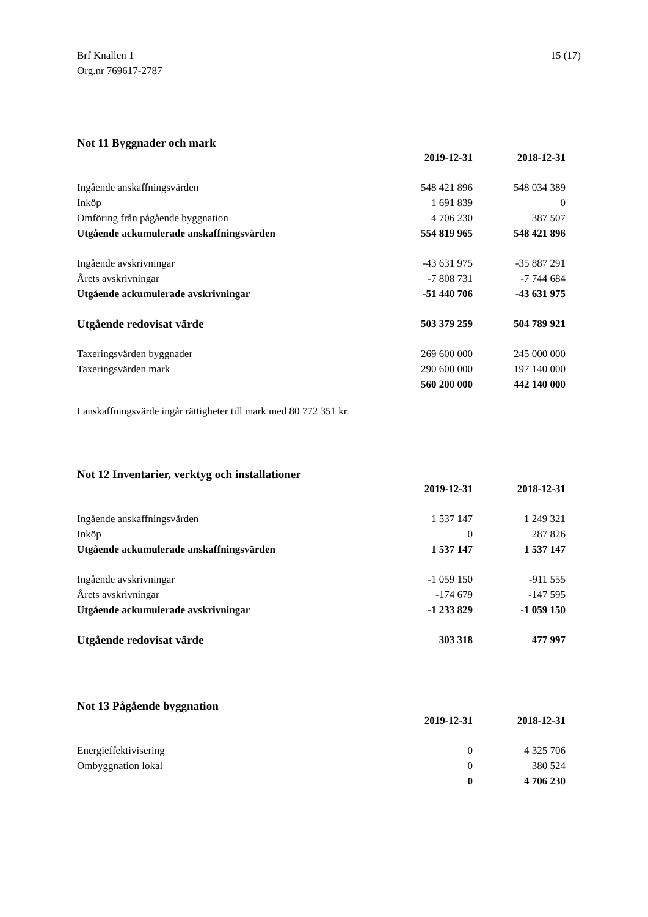Brf Knallen 1
Org.nr 769617-2787
15 (17)
Not 11 Byggnader och mark
| | 2019-12-31 | 2018-12-31 |
| Ingående anskaffningsvärden | 548 421 896 | 548 034 389 |
| Inköp | 1 691 839 | 0 |
| Omföring från pågående byggnation | 4 706 230 | 387 507 |
| Utgående ackumulerade anskaffningsvärden | 554 819 965 | 548 421 896 |
| Ingående avskrivningar | -43 631 975 | -35 887 291 |
| Årets avskrivningar | -7 808 731 | -7 744 684 |
| Utgående ackumulerade avskrivningar | -51 440 706 | -43 631 975 |
| Utgående redovisat värde | 503 379 259 | 504 789 921 |
| Taxeringsvärden byggnader | 269 600 000 | 245 000 000 |
| Taxeringsvärden mark | 290 600 000 | 197 140 000 |
| | 560 200 000 | 442 140 000 |
I anskaffningsvärde ingår rättigheter till mark med 80 772 351 kr.
Not 12 Inventarier, verktyg och installationer
| | 2019-12-31 | 2018-12-31 |
| Ingående anskaffningsvärden | 1 537 147 | 1 249 321 |
| Inköp | 0 | 287 826 |
| Utgående ackumulerade anskaffningsvärden | 1 537 147 | 1 537 147 |
| Ingående avskrivningar | -1 059 150 | -911 555 |
| Årets avskrivningar | -174 679 | -147 595 |
| Utgående ackumulerade avskrivningar | -1 233 829 | -1 059 150 |
| Utgående redovisat värde | 303 318 | 477 997 |
Not 13 Pågående byggnation
| | 2019-12-31 | 2018-12-31 |
| Energieffektivisering | 0 | 4 325 706 |
| Ombyggnation lokal | 0 | 380 524 |
| | 0 | 4 706 230 |